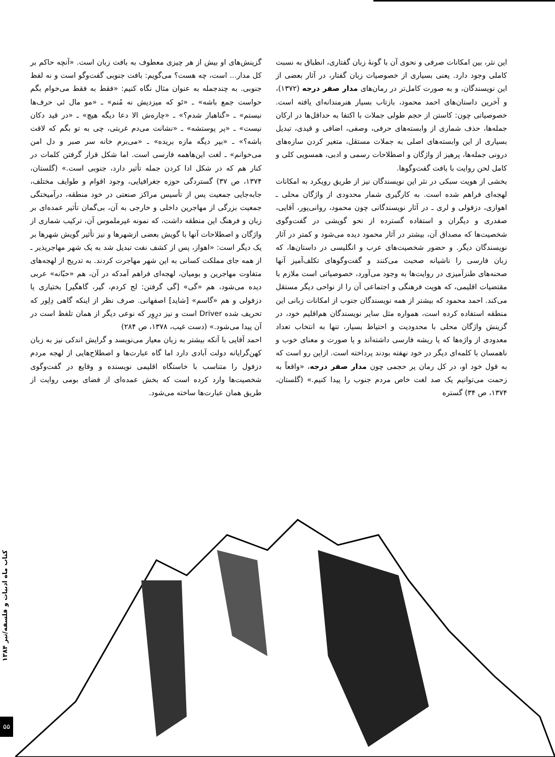این نثر، بین امکانات صرفی و نحوی آن با گونهٔ زبان گفتاری، انطباق به نسبت کاملی وجود دارد. یعنی بسیاری از خصوصیات زبان گفتار، در آثار بعضی از این نویسندگان، و به صورت کامل‌تر در رمان‌های مدار صفر درجه (۱۳۷۲)، و آخرین داستان‌های احمد محمود، بازتاب بسیار هنرمندانه‌ای یافته است. خصوصیاتی چون: کاستن از حجم طولی جملات با اکتفا به حداقل‌ها در ارکان جمله‌ها، حذف شماری از وابسته‌های حرفی، وصفی، اضافی و قیدی، تبدیل بسیاری از این وابسته‌های اصلی به جملات مستقل، متغیر کردن سازه‌های درونی جمله‌ها، پرهیز از واژگان و اصطلاحات رسمی و ادبی، همسویی کلی و کامل لحن روایت با بافت گفت‌وگوها.
بخشی از هویت سبکی در نثر این نویسندگان نیز از طریق رویکرد به امکانات لهجه‌ای فراهم شده است. به کارگیری شمار محدودی از واژگان محلی ـ اهوازی، دزفولی و لری ـ در آثار نویسندگانی چون محمود، روانی‌پور، آقایی، صفدری و دیگران و استفاده گسترده از نحو گویشی در گفت‌وگوی شخصیت‌ها که مصداق آن، بیشتر در آثار محمود دیده می‌شود و کمتر در آثار نویسندگان دیگر. و حضور شخصیت‌های عرب و انگلیسی در داستان‌ها، که زبان فارسی را ناشیانه صحبت می‌کنند و گفت‌وگوهای تکلف‌آمیز آنها صحنه‌های طنزآمیزی در روایت‌ها به وجود می‌آورد، خصوصیاتی است ملازم با مقتضیات اقلیمی، که هویت فرهنگی و اجتماعی آن را از نواحی دیگر مستقل می‌کند. احمد محمود که بیشتر از همه نویسندگان جنوب از امکانات زبانی این منطقه استفاده کرده است، همواره مثل سایر نویسندگان هم‌اقلیم خود، در گزینش واژگان محلی با محدودیت و احتیاط بسیار، تنها به انتخاب تعداد معدودی از واژه‌ها که یا ریشه فارسی داشته‌اند و یا صورت و معنای خوب و ناهمسان با کلمه‌ای دیگر در خود نهفته بودند پرداخته است. ازاین رو است که به قول خود او، در کل رمان پر حجمی چون مدار صفر درجه، «واقعاً به زحمت می‌توانیم یک صد لغت خاص مردم جنوب را پیدا کنیم.» (گلستان، ۱۳۷۴، ص ۳۴) گستره
گزینش‌های او بیش از هر چیزی معطوف به بافت زبان است. «آنچه حاکم بر کل مدار... است، چه هست؟ می‌گویم: بافت جنوبی گفت‌وگو است و نه لفظ جنوبی. به چندجمله به عنوان مثال نگاه کنیم: «فقط به فقط می‌خوام بگم حواست جمع باشه» ـ «ئو که میزدیش نه مُنم» ـ «مو مال ئی حرف‌ها نیستم» ـ «گناهبار شدم؟» ـ «چاره‌ش الا دعا دیگه هیچ» ـ «در قید دکان نیست» ـ «پر پوستشه» ـ «نشانت می‌دم غربتی، چی به تو بگم که لاقت باشه؟» ـ «بپر دیگه مازه بریده» ـ «می‌برم خانه سر صبر و دل امن می‌خوانم» ـ لغت این‌هاهمه فارسی است. اما شکل قرار گرفتن کلمات در کنار هم که در شکل ادا کردن جمله تأثیر دارد، جنوبی است.» (گلستان، ۱۳۷۴، ص ۳۷) گستردگی حوزه جغرافیایی، وجود اقوام و طوایف مختلف، جابه‌جایی جمعیت پس از تأسیس مراکز صنعتی در خود منطقه، درآمیختگی جمعیت بزرگی از مهاجرین داخلی و خارجی به آن، بی‌گمان تأثیر عمده‌ای بر زبان و فرهنگ این منطقه داشت، که نمونه غیرملموس آن، ترکیب شماری از واژگان و اصطلاحات آنها با گویش بعضی ازشهرها و نیز تأثیر گویش شهرها بر یک دیگر است: «اهواز، پس از کشف نفت تبدیل شد به یک شهر مهاجرپذیر ـ از همه جای مملکت کسانی به این شهر مهاجرت کردند. به تدریج از لهجه‌های متفاوت مهاجرین و بومیان، لهجه‌ای فراهم آمدکه در آن، هم «حبّانه» عربی دیده می‌شود، هم «گی» [گی گرفتن: لج کردم، گیر، گاهگیر] بختیاری یا دزفولی و هم «گاسم» [شاید] اصفهانی. صرف نظر از اینکه گاهی دِلِور که تحریف شده Driver است و نیز درِوِر که نوعی دیگر از همان تلفظ است در آن پیدا می‌شود.» (دست غیب، ۱۳۷۸، ص ۲۸۴)
احمد آقایی با آنکه بیشتر به زبان معیار می‌نویسد و گرایش اندکی نیز به زبان کهن‌گرایانه دولت آبادی دارد اما گاه عبارت‌ها و اصطلاح‌هایی از لهجه مردم دزفول را متناسب با خاستگاه اقلیمی نویسنده و وقایع در گفت‌وگوی شخصیت‌ها وارد کرده است که بخش عمده‌ای از فضای بومی روایت از طریق همان عبارت‌ها ساخته می‌شود.
کتاب ماه ادبیات و فلسفه/تیر ۱۳۸۴
۵۵